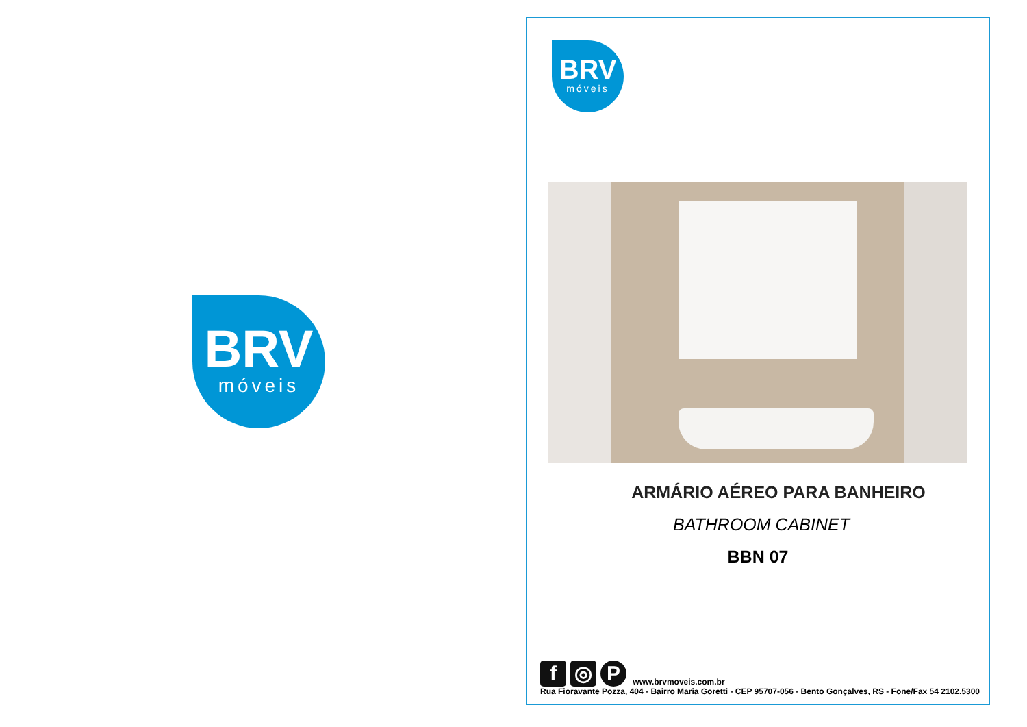BRV
móveis
BRV
móveis
ARMÁRIO AÉREO PARA BANHEIRO
BATHROOM CABINET
BBN 07
f ◎ P www.brvmoveis.com.br
Rua Fioravante Pozza, 404 - Bairro Maria Goretti - CEP 95707-056 - Bento Gonçalves, RS - Fone/Fax 54 2102.5300